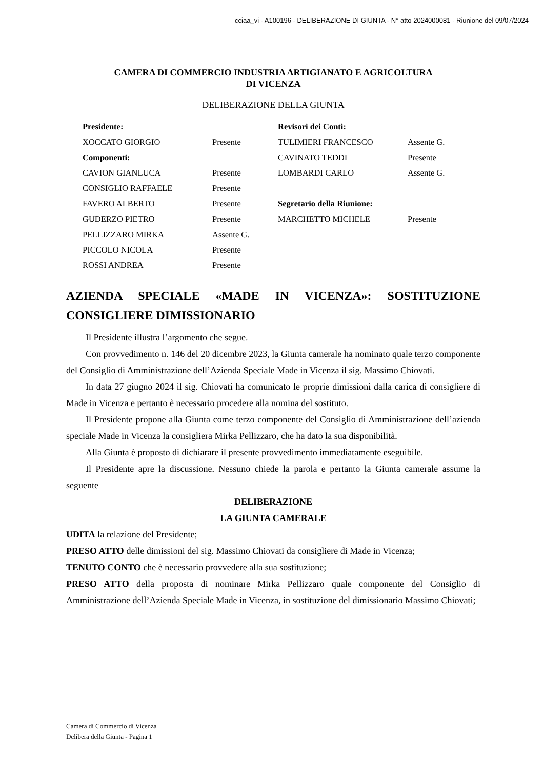cciaa_vi - A100196 - DELIBERAZIONE DI GIUNTA - N° atto 2024000081 - Riunione del 09/07/2024
CAMERA DI COMMERCIO INDUSTRIA ARTIGIANATO E AGRICOLTURA
DI VICENZA
DELIBERAZIONE DELLA GIUNTA
| Presidente: | | Revisori dei Conti: | |
| XOCCATO GIORGIO | Presente | TULIMIERI FRANCESCO | Assente G. |
| Componenti: | | CAVINATO TEDDI | Presente |
| CAVION GIANLUCA | Presente | LOMBARDI CARLO | Assente G. |
| CONSIGLIO RAFFAELE | Presente | | |
| FAVERO ALBERTO | Presente | Segretario della Riunione: | |
| GUDERZO PIETRO | Presente | MARCHETTO MICHELE | Presente |
| PELLIZZARO MIRKA | Assente G. | | |
| PICCOLO NICOLA | Presente | | |
| ROSSI ANDREA | Presente | | |
AZIENDA SPECIALE «MADE IN VICENZA»: SOSTITUZIONE CONSIGLIERE DIMISSIONARIO
Il Presidente illustra l’argomento che segue.
Con provvedimento n. 146 del 20 dicembre 2023, la Giunta camerale ha nominato quale terzo componente del Consiglio di Amministrazione dell’Azienda Speciale Made in Vicenza il sig. Massimo Chiovati.
In data 27 giugno 2024 il sig. Chiovati ha comunicato le proprie dimissioni dalla carica di consigliere di Made in Vicenza e pertanto è necessario procedere alla nomina del sostituto.
Il Presidente propone alla Giunta come terzo componente del Consiglio di Amministrazione dell’azienda speciale Made in Vicenza la consigliera Mirka Pellizzaro, che ha dato la sua disponibilità.
Alla Giunta è proposto di dichiarare il presente provvedimento immediatamente eseguibile.
Il Presidente apre la discussione. Nessuno chiede la parola e pertanto la Giunta camerale assume la seguente
DELIBERAZIONE
LA GIUNTA CAMERALE
UDITA la relazione del Presidente;
PRESO ATTO delle dimissioni del sig. Massimo Chiovati da consigliere di Made in Vicenza;
TENUTO CONTO che è necessario provvedere alla sua sostituzione;
PRESO ATTO della proposta di nominare Mirka Pellizzaro quale componente del Consiglio di Amministrazione dell’Azienda Speciale Made in Vicenza, in sostituzione del dimissionario Massimo Chiovati;
Camera di Commercio di Vicenza
Delibera della Giunta - Pagina 1